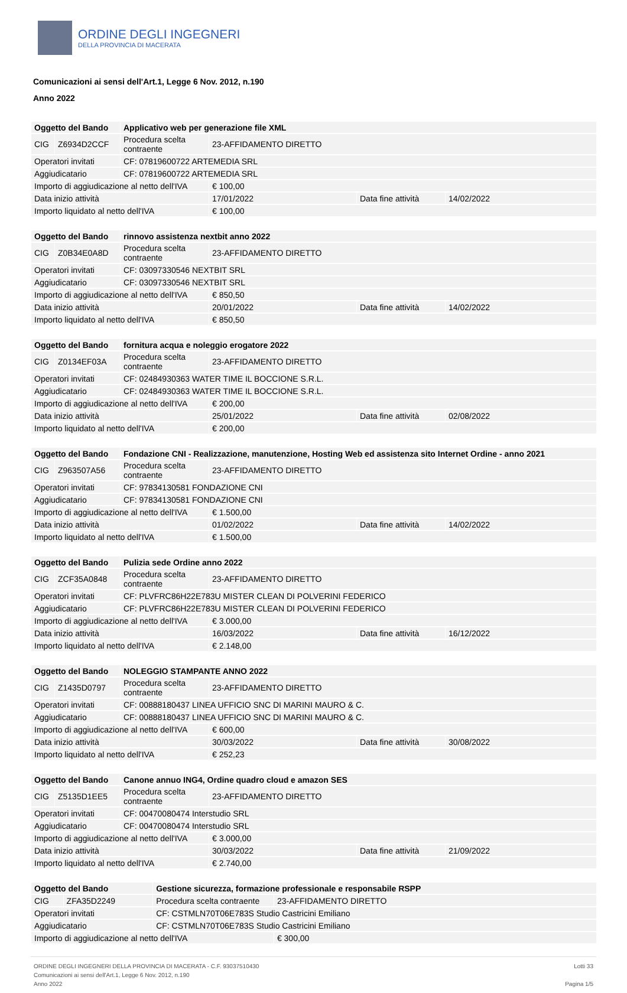ORDINE DEGLI INGEGNERI
DELLA PROVINCIA DI MACERATA
Comunicazioni ai sensi dell'Art.1, Legge 6 Nov. 2012, n.190
Anno 2022
| Oggetto del Bando | | Applicativo web per generazione file XML | | | |
| CIG | Z6934D2CCF | Procedura scelta contraente | 23-AFFIDAMENTO DIRETTO | | |
| Operatori invitati | | CF: 07819600722 ARTEMEDIA SRL | | | |
| Aggiudicatario | | CF: 07819600722 ARTEMEDIA SRL | | | |
| Importo di aggiudicazione al netto dell'IVA | | | € 100,00 | | |
| Data inizio attività | | | 17/01/2022 | Data fine attività | 14/02/2022 |
| Importo liquidato al netto dell'IVA | | | € 100,00 | | |
| Oggetto del Bando | | rinnovo assistenza nextbit anno 2022 | | | |
| CIG | Z0B34E0A8D | Procedura scelta contraente | 23-AFFIDAMENTO DIRETTO | | |
| Operatori invitati | | CF: 03097330546 NEXTBIT SRL | | | |
| Aggiudicatario | | CF: 03097330546 NEXTBIT SRL | | | |
| Importo di aggiudicazione al netto dell'IVA | | | € 850,50 | | |
| Data inizio attività | | | 20/01/2022 | Data fine attività | 14/02/2022 |
| Importo liquidato al netto dell'IVA | | | € 850,50 | | |
| Oggetto del Bando | | fornitura acqua e noleggio erogatore 2022 | | | |
| CIG | Z0134EF03A | Procedura scelta contraente | 23-AFFIDAMENTO DIRETTO | | |
| Operatori invitati | | CF: 02484930363 WATER TIME IL BOCCIONE S.R.L. | | | |
| Aggiudicatario | | CF: 02484930363 WATER TIME IL BOCCIONE S.R.L. | | | |
| Importo di aggiudicazione al netto dell'IVA | | | € 200,00 | | |
| Data inizio attività | | | 25/01/2022 | Data fine attività | 02/08/2022 |
| Importo liquidato al netto dell'IVA | | | € 200,00 | | |
| Oggetto del Bando | | Fondazione CNI - Realizzazione, manutenzione, Hosting Web ed assistenza sito Internet Ordine - anno 2021 | | | |
| CIG | Z963507A56 | Procedura scelta contraente | 23-AFFIDAMENTO DIRETTO | | |
| Operatori invitati | | CF: 97834130581 FONDAZIONE CNI | | | |
| Aggiudicatario | | CF: 97834130581 FONDAZIONE CNI | | | |
| Importo di aggiudicazione al netto dell'IVA | | | € 1.500,00 | | |
| Data inizio attività | | | 01/02/2022 | Data fine attività | 14/02/2022 |
| Importo liquidato al netto dell'IVA | | | € 1.500,00 | | |
| Oggetto del Bando | | Pulizia sede Ordine anno 2022 | | | |
| CIG | ZCF35A0848 | Procedura scelta contraente | 23-AFFIDAMENTO DIRETTO | | |
| Operatori invitati | | CF: PLVFRC86H22E783U MISTER CLEAN DI POLVERINI FEDERICO | | | |
| Aggiudicatario | | CF: PLVFRC86H22E783U MISTER CLEAN DI POLVERINI FEDERICO | | | |
| Importo di aggiudicazione al netto dell'IVA | | | € 3.000,00 | | |
| Data inizio attività | | | 16/03/2022 | Data fine attività | 16/12/2022 |
| Importo liquidato al netto dell'IVA | | | € 2.148,00 | | |
| Oggetto del Bando | | NOLEGGIO STAMPANTE ANNO 2022 | | | |
| CIG | Z1435D0797 | Procedura scelta contraente | 23-AFFIDAMENTO DIRETTO | | |
| Operatori invitati | | CF: 00888180437 LINEA UFFICIO SNC DI MARINI MAURO & C. | | | |
| Aggiudicatario | | CF: 00888180437 LINEA UFFICIO SNC DI MARINI MAURO & C. | | | |
| Importo di aggiudicazione al netto dell'IVA | | | € 600,00 | | |
| Data inizio attività | | | 30/03/2022 | Data fine attività | 30/08/2022 |
| Importo liquidato al netto dell'IVA | | | € 252,23 | | |
| Oggetto del Bando | | Canone annuo ING4, Ordine quadro cloud e amazon SES | | | |
| CIG | Z5135D1EE5 | Procedura scelta contraente | 23-AFFIDAMENTO DIRETTO | | |
| Operatori invitati | | CF: 00470080474 Interstudio SRL | | | |
| Aggiudicatario | | CF: 00470080474 Interstudio SRL | | | |
| Importo di aggiudicazione al netto dell'IVA | | | € 3.000,00 | | |
| Data inizio attività | | | 30/03/2022 | Data fine attività | 21/09/2022 |
| Importo liquidato al netto dell'IVA | | | € 2.740,00 | | |
| Oggetto del Bando | | Gestione sicurezza, formazione professionale e responsabile RSPP | |
| CIG | ZFA35D2249 | Procedura scelta contraente | 23-AFFIDAMENTO DIRETTO |
| Operatori invitati | | CF: CSTMLN70T06E783S Studio Castricini Emiliano | |
| Aggiudicatario | | CF: CSTMLN70T06E783S Studio Castricini Emiliano | |
| Importo di aggiudicazione al netto dell'IVA | | | € 300,00 |
ORDINE DEGLI INGEGNERI DELLA PROVINCIA DI MACERATA - C.F. 93037510430
Comunicazioni ai sensi dell'Art.1, Legge 6 Nov. 2012, n.190
Anno 2022
Lotti 33
Pagina 1/5